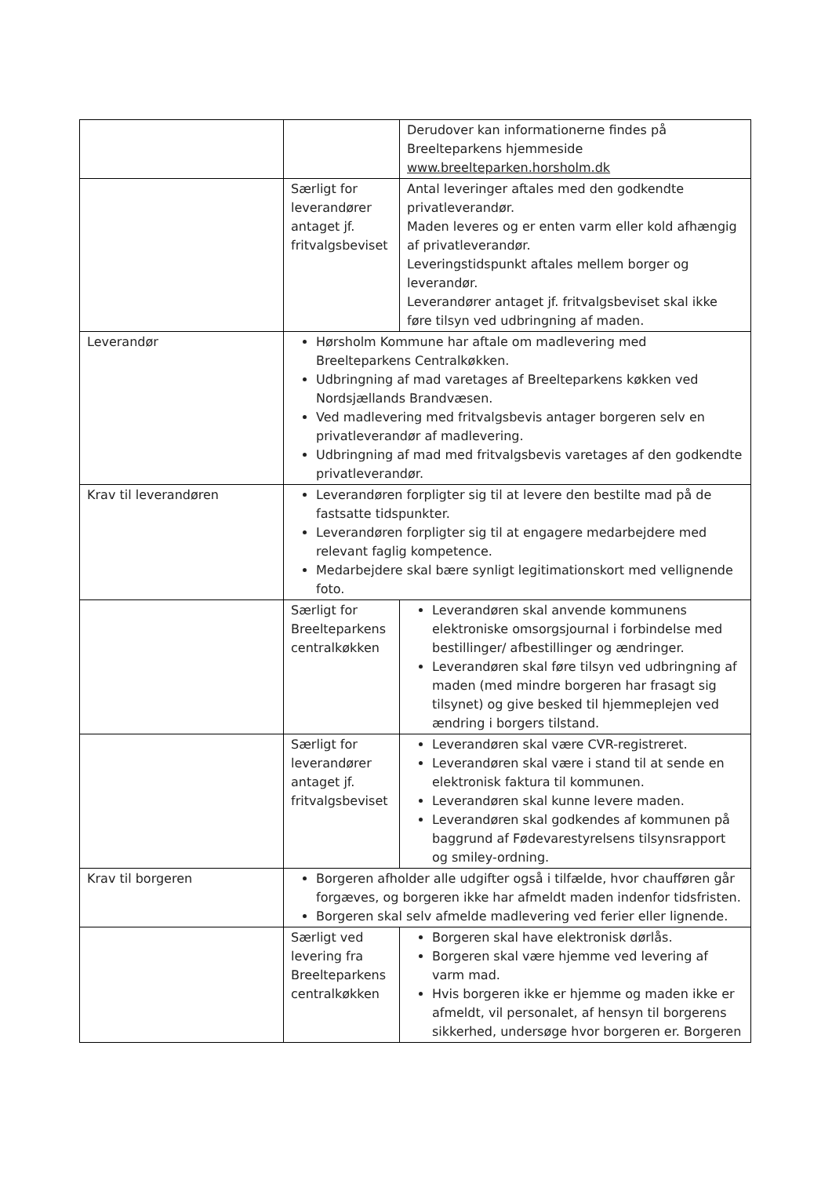| | | Derudover kan informationerne findes på Breelteparkens hjemmeside www.breelteparken.horsholm.dk |
| | Særligt for leverandører antaget jf. fritvalgsbeviset | Antal leveringer aftales med den godkendte privatleverandør. Maden leveres og er enten varm eller kold afhængig af privatleverandør. Leveringstidspunkt aftales mellem borger og leverandør. Leverandører antaget jf. fritvalgsbeviset skal ikke føre tilsyn ved udbringning af maden. |
| Leverandør | Hørsholm Kommune har aftale om madlevering med Breelteparkens Centralkøkken. Udbringning af mad varetages af Breelteparkens køkken ved Nordsjællands Brandvæsen. Ved madlevering med fritvalgsbevis antager borgeren selv en privatleverandør af madlevering. Udbringning af mad med fritvalgsbevis varetages af den godkendte privatleverandør. | |
| Krav til leverandøren | Leverandøren forpligter sig til at levere den bestilte mad på de fastsatte tidspunkter. Leverandøren forpligter sig til at engagere medarbejdere med relevant faglig kompetence. Medarbejdere skal bære synligt legitimationskort med vellignende foto. | |
| | Særligt for Breelteparkens centralkøkken | Leverandøren skal anvende kommunens elektroniske omsorgsjournal i forbindelse med bestillinger/ afbestillinger og ændringer. Leverandøren skal føre tilsyn ved udbringning af maden (med mindre borgeren har frasagt sig tilsynet) og give besked til hjemmeplejen ved ændring i borgers tilstand. |
| | Særligt for leverandører antaget jf. fritvalgsbeviset | Leverandøren skal være CVR-registreret. Leverandøren skal være i stand til at sende en elektronisk faktura til kommunen. Leverandøren skal kunne levere maden. Leverandøren skal godkendes af kommunen på baggrund af Fødevarestyrelsens tilsynsrapport og smiley-ordning. |
| Krav til borgeren | Borgeren afholder alle udgifter også i tilfælde, hvor chaufføren går forgæves, og borgeren ikke har afmeldt maden indenfor tidsfristen. Borgeren skal selv afmelde madlevering ved ferier eller lignende. | |
| | Særligt ved levering fra Breelteparkens centralkøkken | Borgeren skal have elektronisk dørlås. Borgeren skal være hjemme ved levering af varm mad. Hvis borgeren ikke er hjemme og maden ikke er afmeldt, vil personalet, af hensyn til borgerens sikkerhed, undersøge hvor borgeren er. Borgeren |